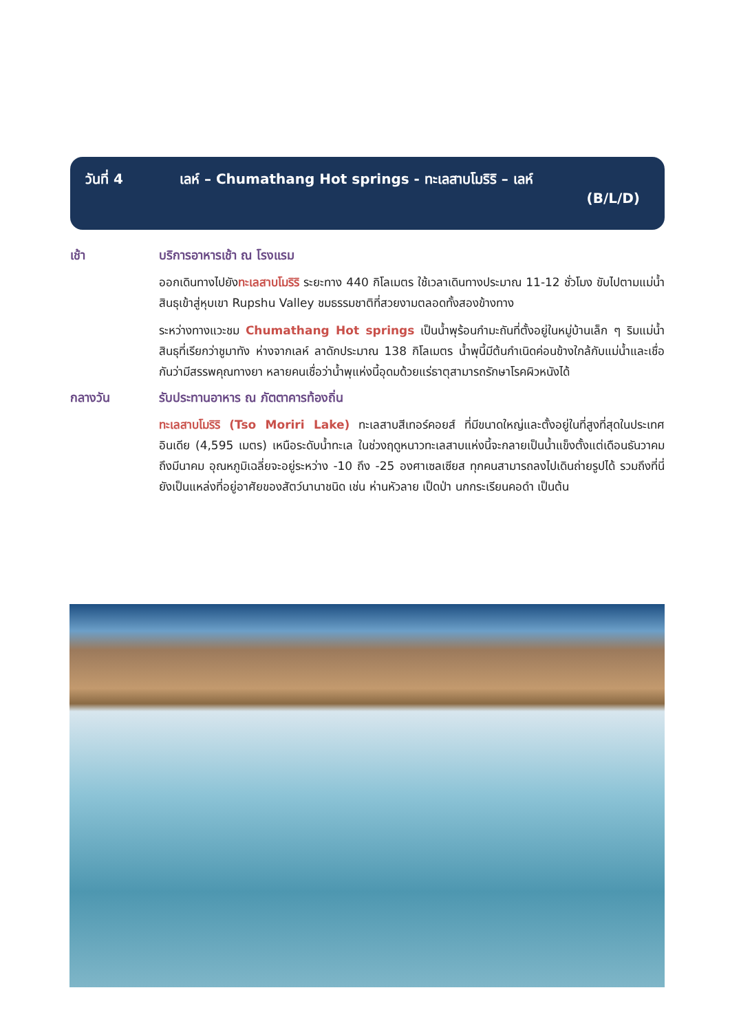วันที่ 4 เลห์ – Chumathang Hot springs - ทะเลสาบโมริริ – เลห์
(B/L/D)
เช้า บริการอาหารเช้า ณ โรงแรม
ออกเดินทางไปยังทะเลสาบโมริริ ระยะทาง 440 กิโลเมตร ใช้เวลาเดินทางประมาณ 11-12 ชั่วโมง ขับไปตามแม่น้ำสินธุเข้าสู่หุบเขา Rupshu Valley ชมธรรมชาติที่สวยงามตลอดทั้งสองข้างทาง
ระหว่างทางแวะชม Chumathang Hot springs เป็นน้ำพุร้อนกำมะถันที่ตั้งอยู่ในหมู่บ้านเล็ก ๆ ริมแม่น้ำสินธุที่เรียกว่าชูมาทัง ห่างจากเลห์ ลาดักประมาณ 138 กิโลเมตร น้ำพุนี้มีต้นกำเนิดค่อนข้างใกล้กับแม่น้ำและเชื่อกันว่ามีสรรพคุณทางยา หลายคนเชื่อว่าน้ำพุแห่งนี้อุดมด้วยแร่ธาตุสามารถรักษาโรคผิวหนังได้
กลางวัน รับประทานอาหาร ณ ภัตตาคารท้องถิ่น
ทะเลสาบโมริริ (Tso Moriri Lake) ทะเลสาบสีเทอร์คอยส์ ที่มีขนาดใหญ่และตั้งอยู่ในที่สูงที่สุดในประเทศอินเดีย (4,595 เมตร) เหนือระดับน้ำทะเล ในช่วงฤดูหนาวทะเลสาบแห่งนี้จะกลายเป็นน้ำแข็งตั้งแต่เดือนธันวาคมถึงมีนาคม อุณหภูมิเฉลี่ยจะอยู่ระหว่าง -10 ถึง -25 องศาเซลเซียส ทุกคนสามารถลงไปเดินถ่ายรูปได้ รวมถึงที่นี่ยังเป็นแหล่งที่อยู่อาศัยของสัตว์นานาชนิด เช่น ห่านหัวลาย เป็ดป่า นกกระเรียนคอดำ เป็นต้น